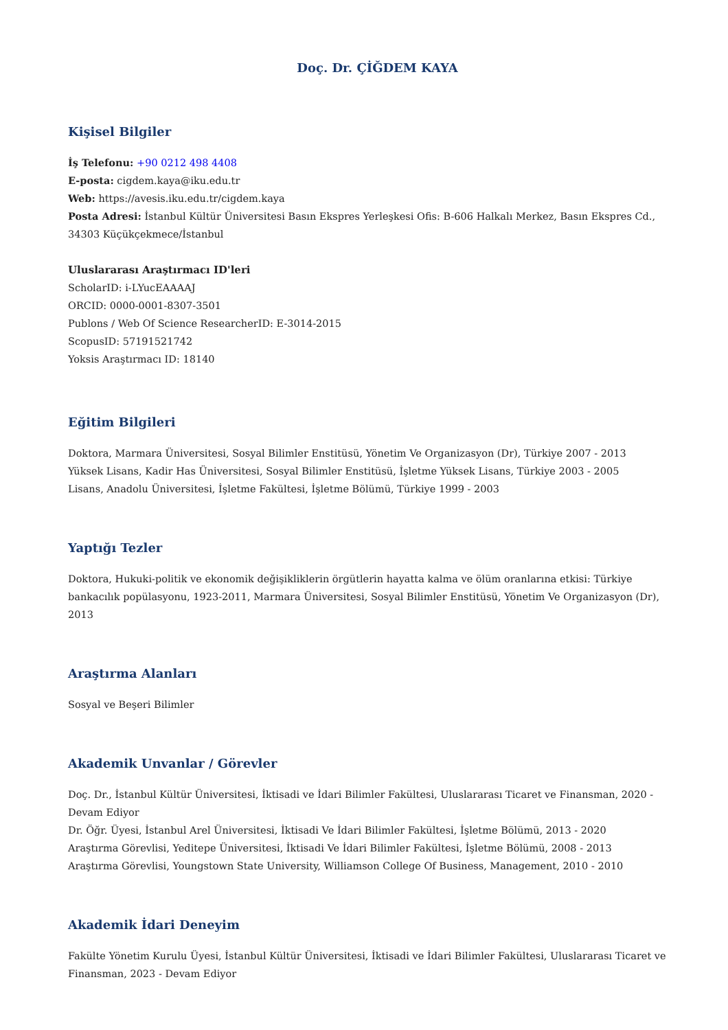Doç. Dr. ÇİĞDEM KAYA
Kişisel Bilgiler
İş Telefonu: +90 0212 498 4408
E-posta: cigdem.kaya@iku.edu.tr
Web: https://avesis.iku.edu.tr/cigdem.kaya
Posta Adresi: İstanbul Kültür Üniversitesi Basın Ekspres Yerleşkesi Ofis: B-606 Halkalı Merkez, Basın Ekspres Cd., 34303 Küçükçekmece/İstanbul
Uluslararası Araştırmacı ID'leri
ScholarID: i-LYucEAAAAJ
ORCID: 0000-0001-8307-3501
Publons / Web Of Science ResearcherID: E-3014-2015
ScopusID: 57191521742
Yoksis Araştırmacı ID: 18140
Eğitim Bilgileri
Doktora, Marmara Üniversitesi, Sosyal Bilimler Enstitüsü, Yönetim Ve Organizasyon (Dr), Türkiye 2007 - 2013
Yüksek Lisans, Kadir Has Üniversitesi, Sosyal Bilimler Enstitüsü, İşletme Yüksek Lisans, Türkiye 2003 - 2005
Lisans, Anadolu Üniversitesi, İşletme Fakültesi, İşletme Bölümü, Türkiye 1999 - 2003
Yaptığı Tezler
Doktora, Hukuki-politik ve ekonomik değişikliklerin örgütlerin hayatta kalma ve ölüm oranlarına etkisi: Türkiye bankacılık popülasyonu, 1923-2011, Marmara Üniversitesi, Sosyal Bilimler Enstitüsü, Yönetim Ve Organizasyon (Dr), 2013
Araştırma Alanları
Sosyal ve Beşeri Bilimler
Akademik Unvanlar / Görevler
Doç. Dr., İstanbul Kültür Üniversitesi, İktisadi ve İdari Bilimler Fakültesi, Uluslararası Ticaret ve Finansman, 2020 - Devam Ediyor
Dr. Öğr. Üyesi, İstanbul Arel Üniversitesi, İktisadi Ve İdari Bilimler Fakültesi, İşletme Bölümü, 2013 - 2020
Araştırma Görevlisi, Yeditepe Üniversitesi, İktisadi Ve İdari Bilimler Fakültesi, İşletme Bölümü, 2008 - 2013
Araştırma Görevlisi, Youngstown State University, Williamson College Of Business, Management, 2010 - 2010
Akademik İdari Deneyim
Fakülte Yönetim Kurulu Üyesi, İstanbul Kültür Üniversitesi, İktisadi ve İdari Bilimler Fakültesi, Uluslararası Ticaret ve Finansman, 2023 - Devam Ediyor